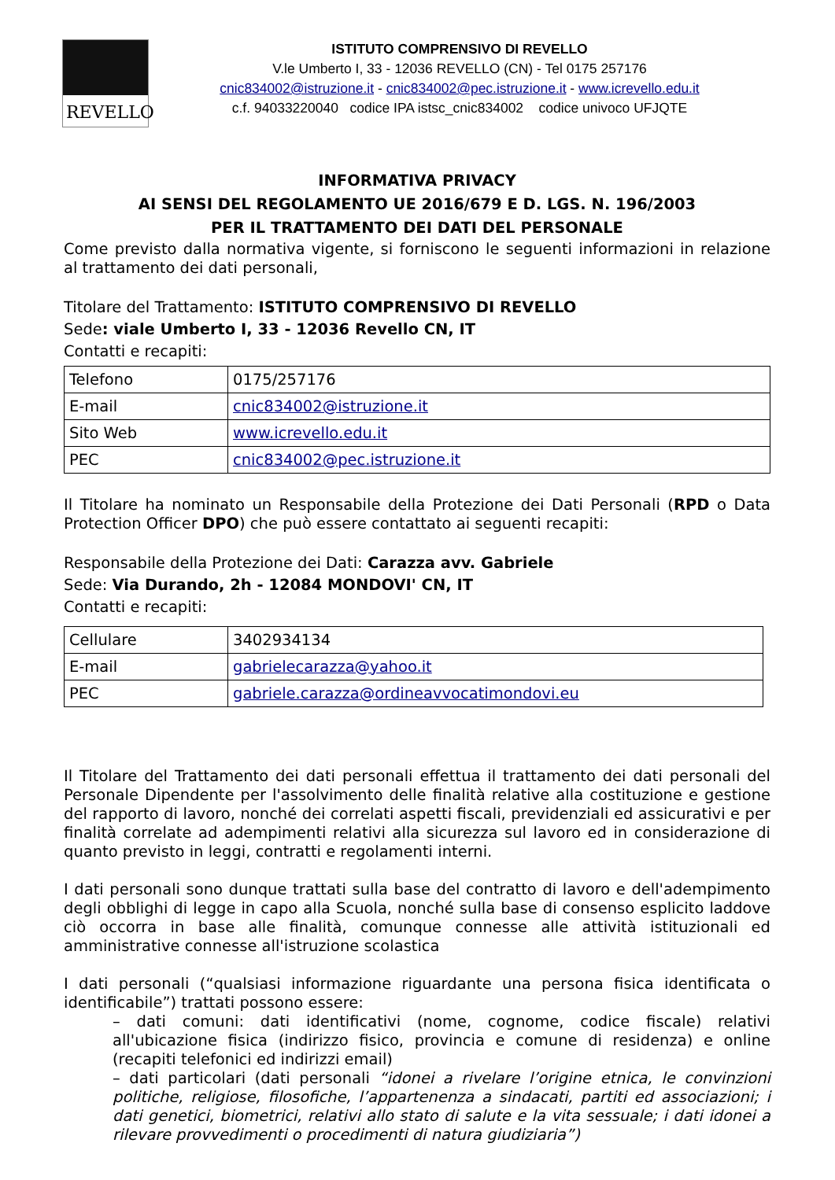REVELLO
ISTITUTO COMPRENSIVO DI REVELLO
V.le Umberto I, 33 - 12036 REVELLO (CN) - Tel 0175 257176
cnic834002@istruzione.it - cnic834002@pec.istruzione.it - www.icrevello.edu.it
c.f. 94033220040 codice IPA istsc_cnic834002 codice univoco UFJQTE
INFORMATIVA PRIVACY
AI SENSI DEL REGOLAMENTO UE 2016/679 E D. LGS. N. 196/2003
PER IL TRATTAMENTO DEI DATI DEL PERSONALE
Come previsto dalla normativa vigente, si forniscono le seguenti informazioni in relazione al trattamento dei dati personali,
Titolare del Trattamento: ISTITUTO COMPRENSIVO DI REVELLO
Sede: viale Umberto I, 33 - 12036 Revello CN, IT
Contatti e recapiti:
| Telefono | 0175/257176 |
| E-mail | cnic834002@istruzione.it |
| Sito Web | www.icrevello.edu.it |
| PEC | cnic834002@pec.istruzione.it |
Il Titolare ha nominato un Responsabile della Protezione dei Dati Personali (RPD o Data Protection Officer DPO) che può essere contattato ai seguenti recapiti:
Responsabile della Protezione dei Dati: Carazza avv. Gabriele
Sede: Via Durando, 2h - 12084 MONDOVI' CN, IT
Contatti e recapiti:
| Cellulare | 3402934134 |
| E-mail | gabrielecarazza@yahoo.it |
| PEC | gabriele.carazza@ordineavvocatimondovi.eu |
Il Titolare del Trattamento dei dati personali effettua il trattamento dei dati personali del Personale Dipendente per l'assolvimento delle finalità relative alla costituzione e gestione del rapporto di lavoro, nonché dei correlati aspetti fiscali, previdenziali ed assicurativi e per finalità correlate ad adempimenti relativi alla sicurezza sul lavoro ed in considerazione di quanto previsto in leggi, contratti e regolamenti interni.
I dati personali sono dunque trattati sulla base del contratto di lavoro e dell'adempimento degli obblighi di legge in capo alla Scuola, nonché sulla base di consenso esplicito laddove ciò occorra in base alle finalità, comunque connesse alle attività istituzionali ed amministrative connesse all'istruzione scolastica
I dati personali (“qualsiasi informazione riguardante una persona fisica identificata o identificabile”) trattati possono essere:
– dati comuni: dati identificativi (nome, cognome, codice fiscale) relativi all'ubicazione fisica (indirizzo fisico, provincia e comune di residenza) e online (recapiti telefonici ed indirizzi email)
– dati particolari (dati personali “idonei a rivelare l’origine etnica, le convinzioni politiche, religiose, filosofiche, l’appartenenza a sindacati, partiti ed associazioni; i dati genetici, biometrici, relativi allo stato di salute e la vita sessuale; i dati idonei a rilevare provvedimenti o procedimenti di natura giudiziaria”)